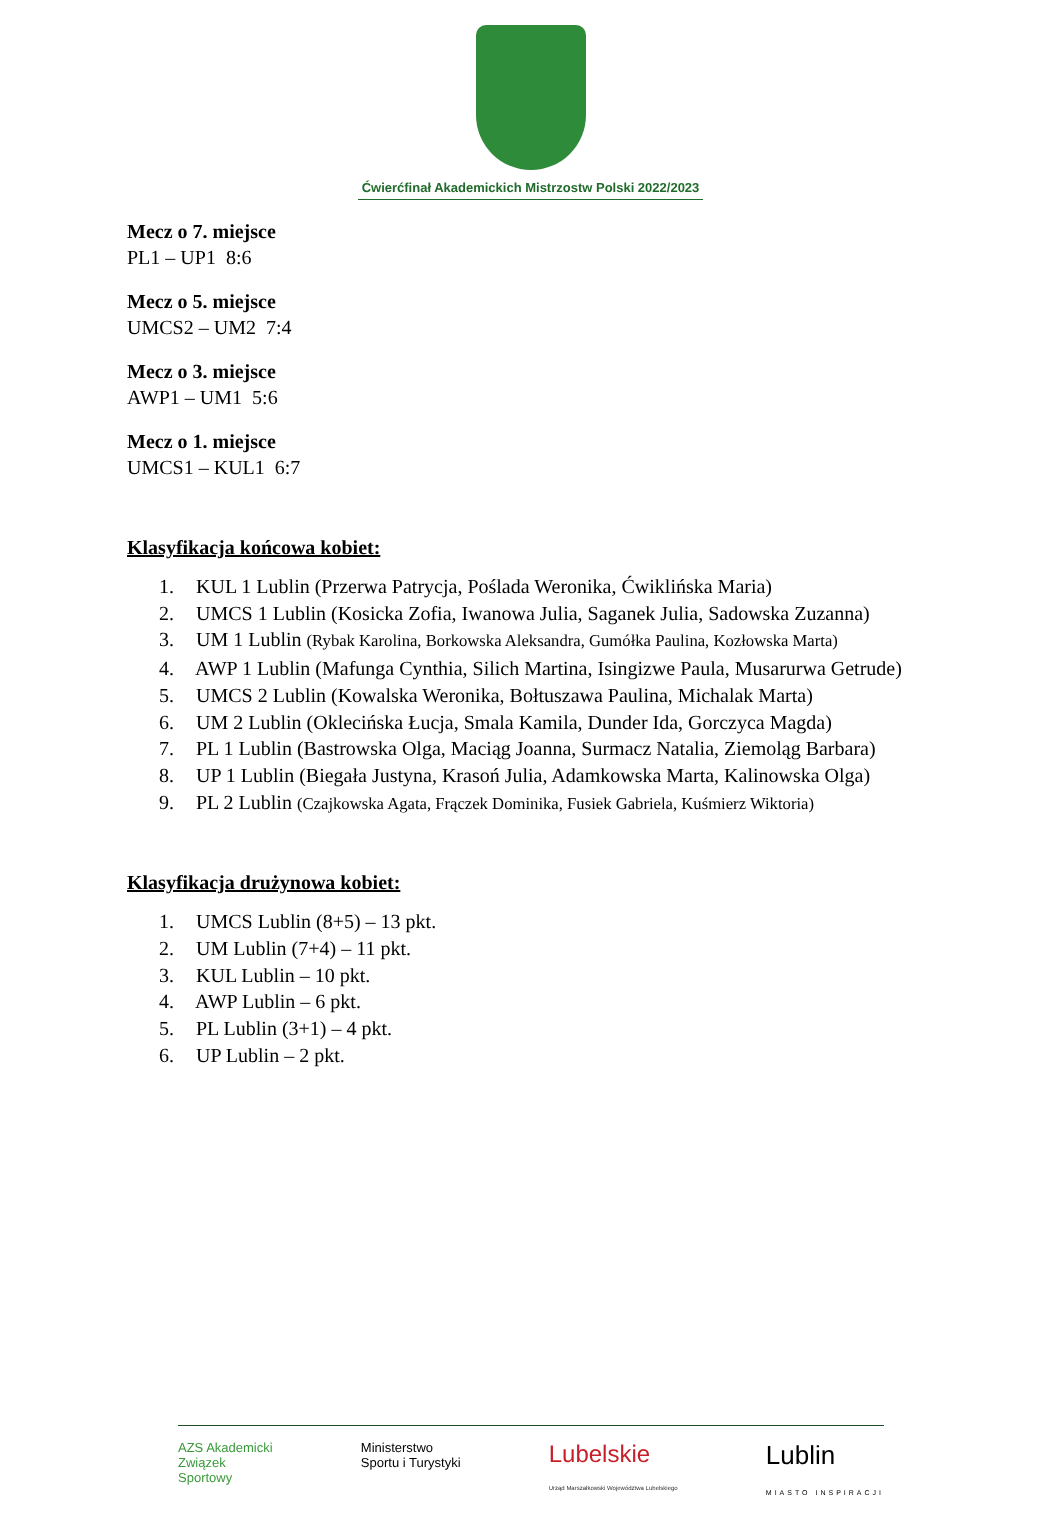Ćwierćfinał Akademickich Mistrzostw Polski 2022/2023
Mecz o 7. miejsce
PL1 – UP1 8:6
Mecz o 5. miejsce
UMCS2 – UM2 7:4
Mecz o 3. miejsce
AWP1 – UM1 5:6
Mecz o 1. miejsce
UMCS1 – KUL1 6:7
Klasyfikacja końcowa kobiet:
1. KUL 1 Lublin (Przerwa Patrycja, Poślada Weronika, Ćwiklińska Maria)
2. UMCS 1 Lublin (Kosicka Zofia, Iwanowa Julia, Saganek Julia, Sadowska Zuzanna)
3. UM 1 Lublin (Rybak Karolina, Borkowska Aleksandra, Gumółka Paulina, Kozłowska Marta)
4. AWP 1 Lublin (Mafunga Cynthia, Silich Martina, Isingizwe Paula, Musarurwa Getrude)
5. UMCS 2 Lublin (Kowalska Weronika, Bołtuszawa Paulina, Michalak Marta)
6. UM 2 Lublin (Oklecińska Łucja, Smala Kamila, Dunder Ida, Gorczyca Magda)
7. PL 1 Lublin (Bastrowska Olga, Maciąg Joanna, Surmacz Natalia, Ziemoląg Barbara)
8. UP 1 Lublin (Biegała Justyna, Krasoń Julia, Adamkowska Marta, Kalinowska Olga)
9. PL 2 Lublin (Czajkowska Agata, Frączek Dominika, Fusiek Gabriela, Kuśmierz Wiktoria)
Klasyfikacja drużynowa kobiet:
1. UMCS Lublin (8+5) – 13 pkt.
2. UM Lublin (7+4) – 11 pkt.
3. KUL Lublin – 10 pkt.
4. AWP Lublin – 6 pkt.
5. PL Lublin (3+1) – 4 pkt.
6. UP Lublin – 2 pkt.
AZS Akademicki
Związek
Sportowy
Ministerstwo
Sportu i Turystyki
Lubelskie
Urząd Marszałkowski Województwa Lubelskiego
Lublin
MIASTO INSPIRACJI